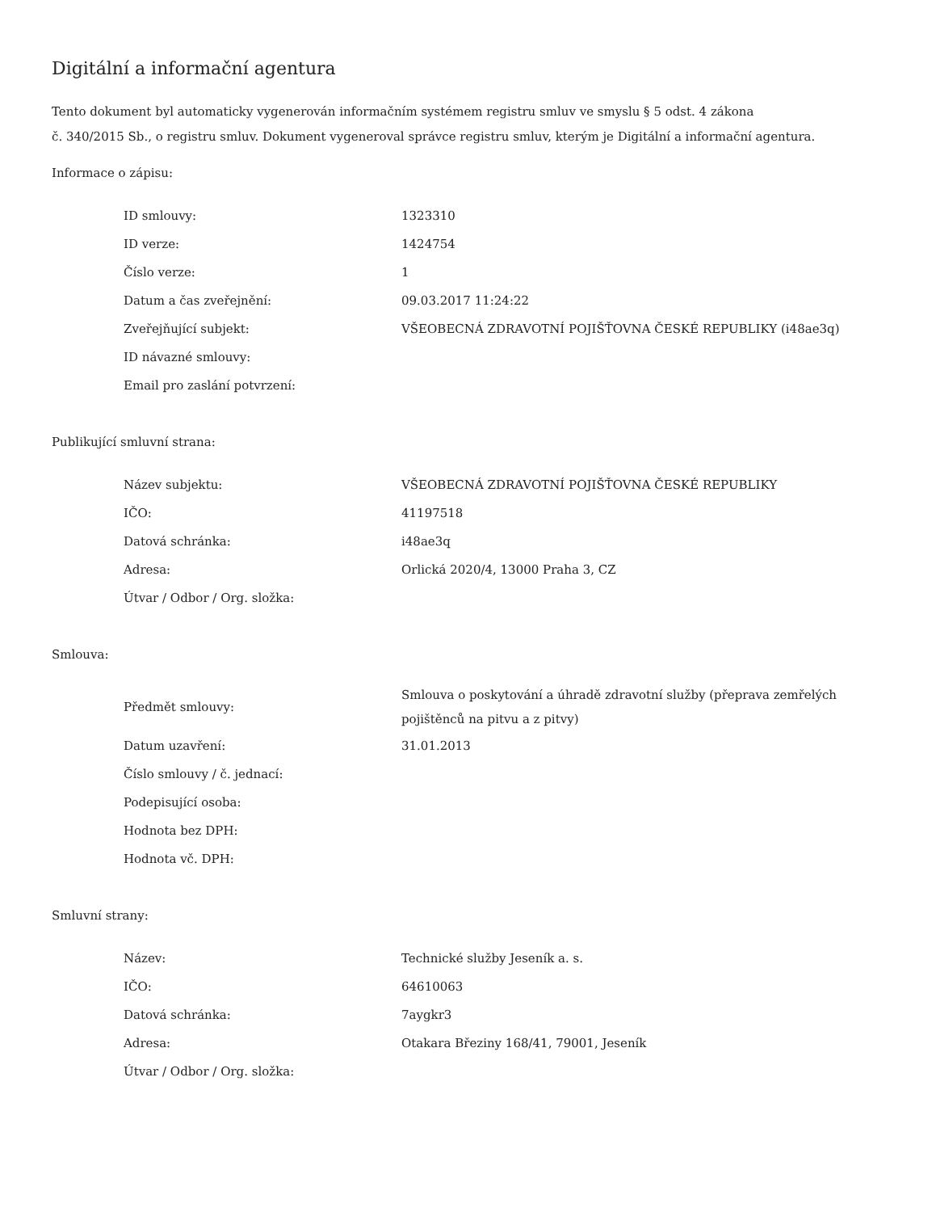Digitální a informační agentura
Tento dokument byl automaticky vygenerován informačním systémem registru smluv ve smyslu § 5 odst. 4 zákona
č. 340/2015 Sb., o registru smluv. Dokument vygeneroval správce registru smluv, kterým je Digitální a informační agentura.
Informace o zápisu:
| ID smlouvy: | 1323310 |
| ID verze: | 1424754 |
| Číslo verze: | 1 |
| Datum a čas zveřejnění: | 09.03.2017 11:24:22 |
| Zveřejňující subjekt: | VŠEOBECNÁ ZDRAVOTNÍ POJIŠŤOVNA ČESKÉ REPUBLIKY (i48ae3q) |
| ID návazné smlouvy: | |
| Email pro zaslání potvrzení: | |
Publikující smluvní strana:
| Název subjektu: | VŠEOBECNÁ ZDRAVOTNÍ POJIŠŤOVNA ČESKÉ REPUBLIKY |
| IČO: | 41197518 |
| Datová schránka: | i48ae3q |
| Adresa: | Orlická 2020/4, 13000 Praha 3, CZ |
| Útvar / Odbor / Org. složka: | |
Smlouva:
| Předmět smlouvy: | Smlouva o poskytování a úhradě zdravotní služby (přeprava zemřelých pojištěnců na pitvu a z pitvy) |
| Datum uzavření: | 31.01.2013 |
| Číslo smlouvy / č. jednací: | |
| Podepisující osoba: | |
| Hodnota bez DPH: | |
| Hodnota vč. DPH: | |
Smluvní strany:
| Název: | Technické služby Jeseník a. s. |
| IČO: | 64610063 |
| Datová schránka: | 7aygkr3 |
| Adresa: | Otakara Březiny 168/41, 79001, Jeseník |
| Útvar / Odbor / Org. složka: | |